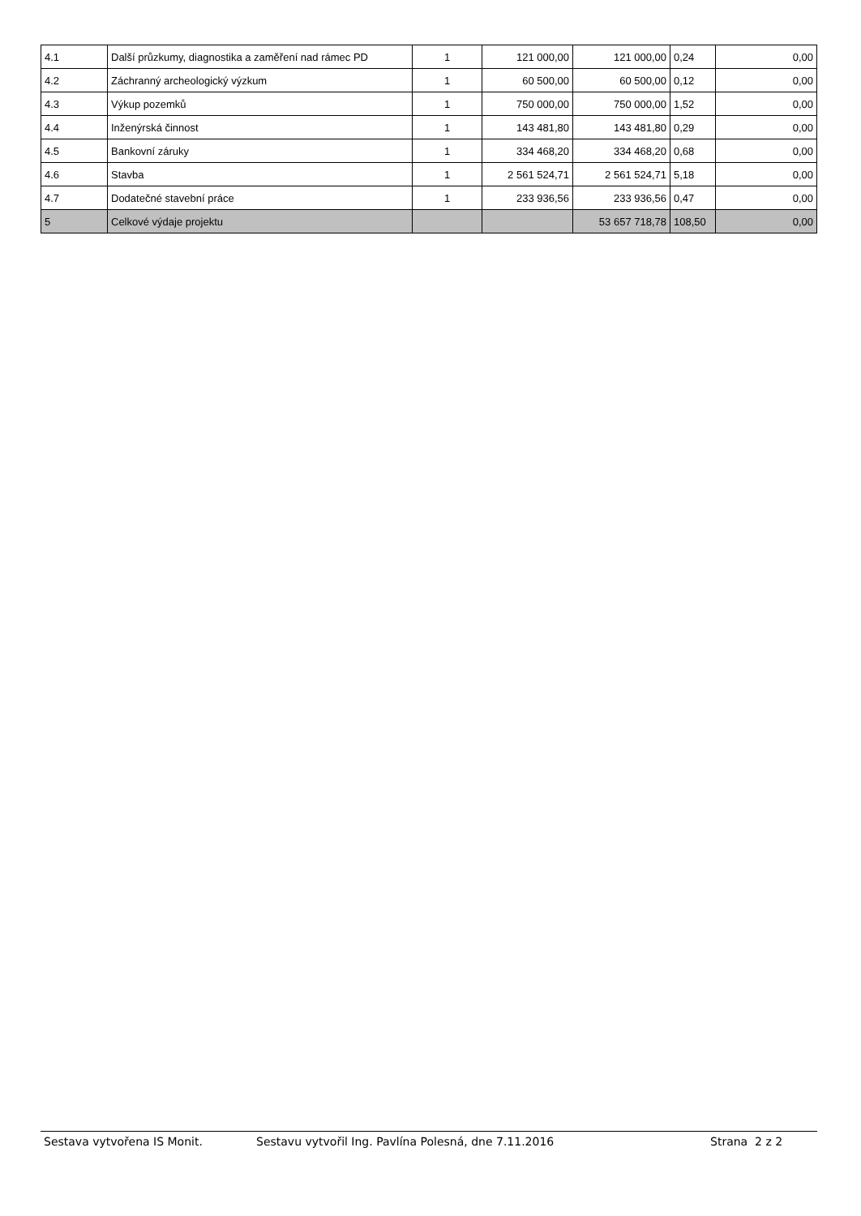| 4.1 | Další průzkumy, diagnostika a zaměření nad rámec PD | 1 | 121 000,00 | 121 000,00 | 0,24 | 0,00 |
| 4.2 | Záchranný archeologický výzkum | 1 | 60 500,00 | 60 500,00 | 0,12 | 0,00 |
| 4.3 | Výkup pozemků | 1 | 750 000,00 | 750 000,00 | 1,52 | 0,00 |
| 4.4 | Inženýrská činnost | 1 | 143 481,80 | 143 481,80 | 0,29 | 0,00 |
| 4.5 | Bankovní záruky | 1 | 334 468,20 | 334 468,20 | 0,68 | 0,00 |
| 4.6 | Stavba | 1 | 2 561 524,71 | 2 561 524,71 | 5,18 | 0,00 |
| 4.7 | Dodatečné stavební práce | 1 | 233 936,56 | 233 936,56 | 0,47 | 0,00 |
| 5 | Celkové výdaje projektu | | | 53 657 718,78 | 108,50 | 0,00 |
Sestava vytvořena IS Monit. Sestavu vytvořil Ing. Pavlína Polesná, dne 7.11.2016 Strana 2 z 2